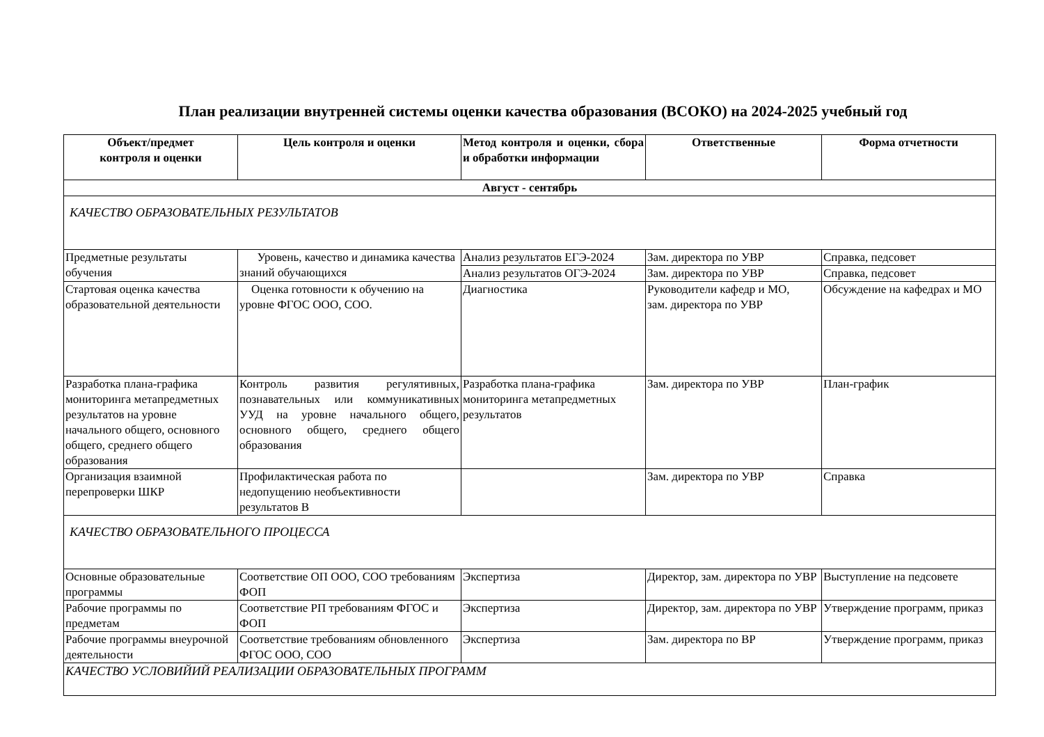План реализации внутренней системы оценки качества образования (ВСОКО) на 2024-2025 учебный год
| Объект/предмет контроля и оценки | Цель контроля и оценки | Метод контроля и оценки, сбора и обработки информации | Ответственные | Форма отчетности |
| --- | --- | --- | --- | --- |
| Август - сентябрь | | | | |
| КАЧЕСТВО ОБРАЗОВАТЕЛЬНЫХ РЕЗУЛЬТАТОВ | | | | |
| Предметные результаты обучения | Уровень, качество и динамика качества знаний обучающихся | Анализ результатов ЕГЭ-2024 | Зам. директора по УВР | Справка, педсовет |
| | | Анализ результатов ОГЭ-2024 | Зам. директора по УВР | Справка, педсовет |
| Стартовая оценка качества образовательной деятельности | Оценка готовности к обучению на уровне ФГОС ООО, СОО. | Диагностика | Руководители кафедр и МО, зам. директора по УВР | Обсуждение на кафедрах и МО |
| Разработка плана-графика мониторинга метапредметных результатов на уровне начального общего, основного общего, среднего общего образования | Контроль развития регулятивных, познавательных или коммуникативных УУД на уровне начального общего, основного общего, среднего общего образования | Разработка плана-графика мониторинга метапредметных результатов | Зам. директора по УВР | План-график |
| Организация взаимной перепроверки ШКР | Профилактическая работа по недопущению необъективности результатов В | | Зам. директора по УВР | Справка |
| КАЧЕСТВО ОБРАЗОВАТЕЛЬНОГО ПРОЦЕССА | | | | |
| Основные образовательные программы | Соответствие ОП ООО, СОО требованиям ФОП | Экспертиза | Директор, зам. директора по УВР | Выступление на педсовете |
| Рабочие программы по предметам | Соответствие РП требованиям ФГОС и ФОП | Экспертиза | Директор, зам. директора по УВР | Утверждение программ, приказ |
| Рабочие программы внеурочной деятельности | Соответствие требованиям обновленного ФГОС ООО, СОО | Экспертиза | Зам. директора по ВР | Утверждение программ, приказ |
| КАЧЕСТВО УСЛОВИЙИЙ РЕАЛИЗАЦИИ ОБРАЗОВАТЕЛЬНЫХ ПРОГРАММ | | | | |